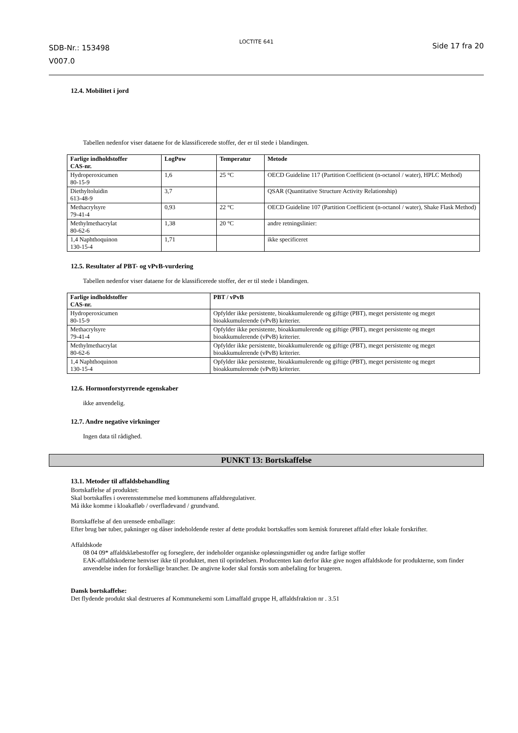SDB-Nr.: 153498
V007.0
LOCTITE 641
Side 17 fra 20
12.4. Mobilitet i jord
Tabellen nedenfor viser dataene for de klassificerede stoffer, der er til stede i blandingen.
| Farlige indholdstoffer CAS-nr. | LogPow | Temperatur | Metode |
| --- | --- | --- | --- |
| Hydroperoxicumen 80-15-9 | 1,6 | 25 °C | OECD Guideline 117 (Partition Coefficient (n-octanol / water), HPLC Method) |
| Diethyltoluidin 613-48-9 | 3,7 | | QSAR (Quantitative Structure Activity Relationship) |
| Methacrylsyre 79-41-4 | 0,93 | 22 °C | OECD Guideline 107 (Partition Coefficient (n-octanol / water), Shake Flask Method) |
| Methylmethacrylat 80-62-6 | 1,38 | 20 °C | andre retningslinier: |
| 1,4 Naphthoquinon 130-15-4 | 1,71 | | ikke specificeret |
12.5. Resultater af PBT- og vPvB-vurdering
Tabellen nedenfor viser dataene for de klassificerede stoffer, der er til stede i blandingen.
| Farlige indholdstoffer CAS-nr. | PBT / vPvB |
| --- | --- |
| Hydroperoxicumen 80-15-9 | Opfylder ikke persistente, bioakkumulerende og giftige (PBT), meget persistente og meget bioakkumulerende (vPvB) kriterier. |
| Methacrylsyre 79-41-4 | Opfylder ikke persistente, bioakkumulerende og giftige (PBT), meget persistente og meget bioakkumulerende (vPvB) kriterier. |
| Methylmethacrylat 80-62-6 | Opfylder ikke persistente, bioakkumulerende og giftige (PBT), meget persistente og meget bioakkumulerende (vPvB) kriterier. |
| 1,4 Naphthoquinon 130-15-4 | Opfylder ikke persistente, bioakkumulerende og giftige (PBT), meget persistente og meget bioakkumulerende (vPvB) kriterier. |
12.6. Hormonforstyrrende egenskaber
ikke anvendelig.
12.7. Andre negative virkninger
Ingen data til rådighed.
PUNKT 13: Bortskaffelse
13.1. Metoder til affaldsbehandling
Bortskaffelse af produktet:
Skal bortskaffes i overensstemmelse med kommunens affaldsregulativer.
Må ikke komme i kloakafløb / overfladevand / grundvand.
Bortskaffelse af den urensede emballage:
Efter brug bør tuber, pakninger og dåser indeholdende rester af dette produkt bortskaffes som kemisk forurenet affald efter lokale forskrifter.
Affaldskode
08 04 09* affaldsklæbestoffer og forseglere, der indeholder organiske opløsningsmidler og andre farlige stoffer
EAK-affaldskoderne henviser ikke til produktet, men til oprindelsen. Producenten kan derfor ikke give nogen affaldskode for produkterne, som finder anvendelse inden for forskellige brancher. De angivne koder skal forstås som anbefaling for brugeren.
Dansk bortskaffelse:
Det flydende produkt skal destrueres af Kommunekemi som Limaffald gruppe H, affaldsfraktion nr . 3.51